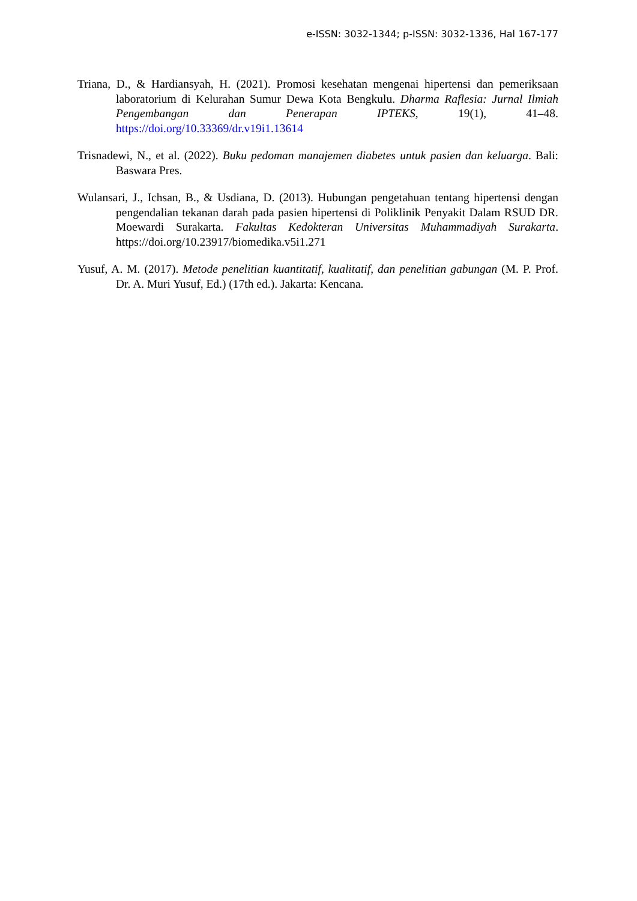e-ISSN: 3032-1344; p-ISSN: 3032-1336, Hal 167-177
Triana, D., & Hardiansyah, H. (2021). Promosi kesehatan mengenai hipertensi dan pemeriksaan laboratorium di Kelurahan Sumur Dewa Kota Bengkulu. Dharma Raflesia: Jurnal Ilmiah Pengembangan dan Penerapan IPTEKS, 19(1), 41–48. https://doi.org/10.33369/dr.v19i1.13614
Trisnadewi, N., et al. (2022). Buku pedoman manajemen diabetes untuk pasien dan keluarga. Bali: Baswara Pres.
Wulansari, J., Ichsan, B., & Usdiana, D. (2013). Hubungan pengetahuan tentang hipertensi dengan pengendalian tekanan darah pada pasien hipertensi di Poliklinik Penyakit Dalam RSUD DR. Moewardi Surakarta. Fakultas Kedokteran Universitas Muhammadiyah Surakarta. https://doi.org/10.23917/biomedika.v5i1.271
Yusuf, A. M. (2017). Metode penelitian kuantitatif, kualitatif, dan penelitian gabungan (M. P. Prof. Dr. A. Muri Yusuf, Ed.) (17th ed.). Jakarta: Kencana.